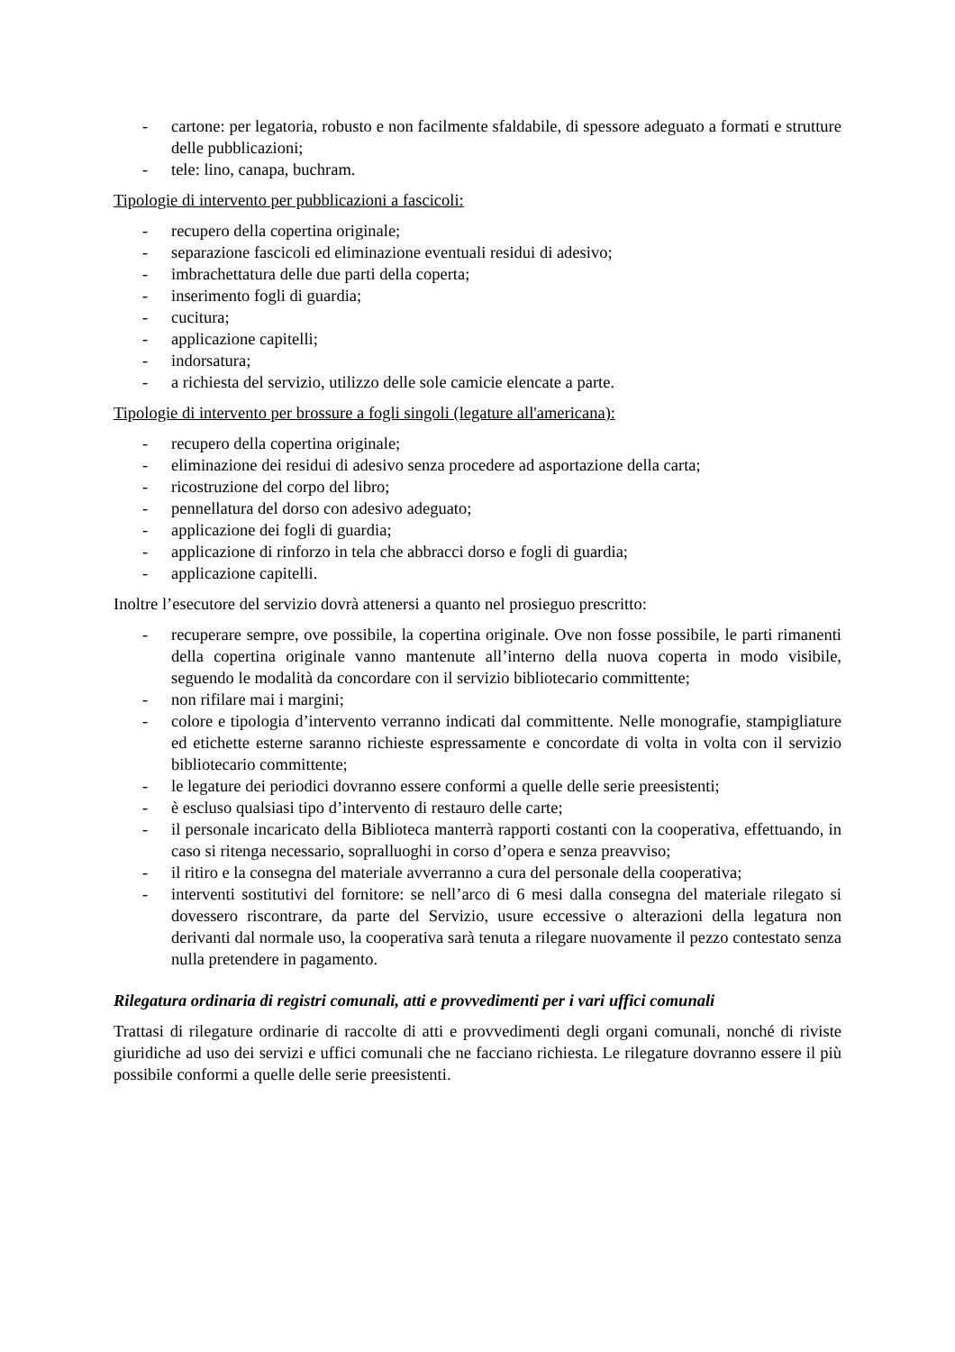- cartone: per legatoria, robusto e non facilmente sfaldabile, di spessore adeguato a formati e strutture delle pubblicazioni;
- tele: lino, canapa, buchram.
Tipologie di intervento per pubblicazioni a fascicoli:
- recupero della copertina originale;
- separazione fascicoli ed eliminazione eventuali residui di adesivo;
- imbrachettatura delle due parti della coperta;
- inserimento fogli di guardia;
- cucitura;
- applicazione capitelli;
- indorsatura;
- a richiesta del servizio, utilizzo delle sole camicie elencate a parte.
Tipologie di intervento per brossure a fogli singoli (legature all'americana):
- recupero della copertina originale;
- eliminazione dei residui di adesivo senza procedere ad asportazione della carta;
- ricostruzione del corpo del libro;
- pennellatura del dorso con adesivo adeguato;
- applicazione dei fogli di guardia;
- applicazione di rinforzo in tela che abbracci dorso e fogli di guardia;
- applicazione capitelli.
Inoltre l’esecutore del servizio dovrà attenersi a quanto nel prosieguo prescritto:
- recuperare sempre, ove possibile, la copertina originale. Ove non fosse possibile, le parti rimanenti della copertina originale vanno mantenute all’interno della nuova coperta in modo visibile, seguendo le modalità da concordare con il servizio bibliotecario committente;
- non rifilare mai i margini;
- colore e tipologia d’intervento verranno indicati dal committente. Nelle monografie, stampigliature ed etichette esterne saranno richieste espressamente e concordate di volta in volta con il servizio bibliotecario committente;
- le legature dei periodici dovranno essere conformi a quelle delle serie preesistenti;
- è escluso qualsiasi tipo d’intervento di restauro delle carte;
- il personale incaricato della Biblioteca manterrà rapporti costanti con la cooperativa, effettuando, in caso si ritenga necessario, sopralluoghi in corso d’opera e senza preavviso;
- il ritiro e la consegna del materiale avverranno a cura del personale della cooperativa;
- interventi sostitutivi del fornitore: se nell’arco di 6 mesi dalla consegna del materiale rilegato si dovessero riscontrare, da parte del Servizio, usure eccessive o alterazioni della legatura non derivanti dal normale uso, la cooperativa sarà tenuta a rilegare nuovamente il pezzo contestato senza nulla pretendere in pagamento.
Rilegatura ordinaria di registri comunali, atti e provvedimenti per i vari uffici comunali
Trattasi di rilegature ordinarie di raccolte di atti e provvedimenti degli organi comunali, nonché di riviste giuridiche ad uso dei servizi e uffici comunali che ne facciano richiesta. Le rilegature dovranno essere il più possibile conformi a quelle delle serie preesistenti.